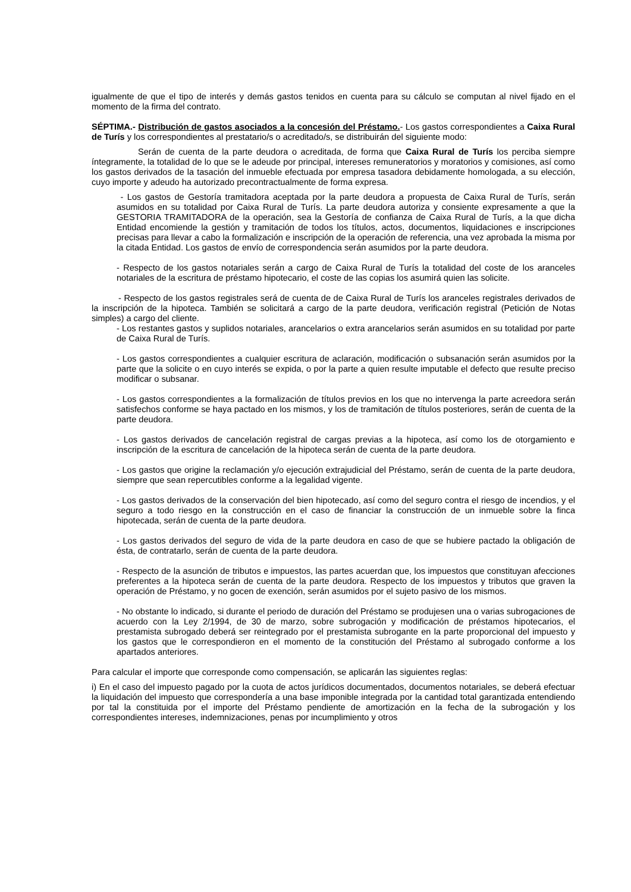igualmente de que el tipo de interés y demás gastos tenidos en cuenta para su cálculo se computan al nivel fijado en el momento de la firma del contrato.
SÉPTIMA.- Distribución de gastos asociados a la concesión del Préstamo.- Los gastos correspondientes a Caixa Rural de Turís y los correspondientes al prestatario/s o acreditado/s, se distribuirán del siguiente modo:
Serán de cuenta de la parte deudora o acreditada, de forma que Caixa Rural de Turís los perciba siempre íntegramente, la totalidad de lo que se le adeude por principal, intereses remuneratorios y moratorios y comisiones, así como los gastos derivados de la tasación del inmueble efectuada por empresa tasadora debidamente homologada, a su elección, cuyo importe y adeudo ha autorizado precontractualmente de forma expresa.
- Los gastos de Gestoría tramitadora aceptada por la parte deudora a propuesta de Caixa Rural de Turís, serán asumidos en su totalidad por Caixa Rural de Turís. La parte deudora autoriza y consiente expresamente a que la GESTORIA TRAMITADORA de la operación, sea la Gestoría de confianza de Caixa Rural de Turís, a la que dicha Entidad encomiende la gestión y tramitación de todos los títulos, actos, documentos, liquidaciones e inscripciones precisas para llevar a cabo la formalización e inscripción de la operación de referencia, una vez aprobada la misma por la citada Entidad. Los gastos de envío de correspondencia serán asumidos por la parte deudora.
- Respecto de los gastos notariales serán a cargo de Caixa Rural de Turís la totalidad del coste de los aranceles notariales de la escritura de préstamo hipotecario, el coste de las copias los asumirá quien las solicite.
- Respecto de los gastos registrales será de cuenta de de Caixa Rural de Turís los aranceles registrales derivados de la inscripción de la hipoteca. También se solicitará a cargo de la parte deudora, verificación registral (Petición de Notas simples) a cargo del cliente.
- Los restantes gastos y suplidos notariales, arancelarios o extra arancelarios serán asumidos en su totalidad por parte de Caixa Rural de Turís.
- Los gastos correspondientes a cualquier escritura de aclaración, modificación o subsanación serán asumidos por la parte que la solicite o en cuyo interés se expida, o por la parte a quien resulte imputable el defecto que resulte preciso modificar o subsanar.
- Los gastos correspondientes a la formalización de títulos previos en los que no intervenga la parte acreedora serán satisfechos conforme se haya pactado en los mismos, y los de tramitación de títulos posteriores, serán de cuenta de la parte deudora.
- Los gastos derivados de cancelación registral de cargas previas a la hipoteca, así como los de otorgamiento e inscripción de la escritura de cancelación de la hipoteca serán de cuenta de la parte deudora.
- Los gastos que origine la reclamación y/o ejecución extrajudicial del Préstamo, serán de cuenta de la parte deudora, siempre que sean repercutibles conforme a la legalidad vigente.
- Los gastos derivados de la conservación del bien hipotecado, así como del seguro contra el riesgo de incendios, y el seguro a todo riesgo en la construcción en el caso de financiar la construcción de un inmueble sobre la finca hipotecada, serán de cuenta de la parte deudora.
- Los gastos derivados del seguro de vida de la parte deudora en caso de que se hubiere pactado la obligación de ésta, de contratarlo, serán de cuenta de la parte deudora.
- Respecto de la asunción de tributos e impuestos, las partes acuerdan que, los impuestos que constituyan afecciones preferentes a la hipoteca serán de cuenta de la parte deudora. Respecto de los impuestos y tributos que graven la operación de Préstamo, y no gocen de exención, serán asumidos por el sujeto pasivo de los mismos.
- No obstante lo indicado, si durante el periodo de duración del Préstamo se produjesen una o varias subrogaciones de acuerdo con la Ley 2/1994, de 30 de marzo, sobre subrogación y modificación de préstamos hipotecarios, el prestamista subrogado deberá ser reintegrado por el prestamista subrogante en la parte proporcional del impuesto y los gastos que le correspondieron en el momento de la constitución del Préstamo al subrogado conforme a los apartados anteriores.
Para calcular el importe que corresponde como compensación, se aplicarán las siguientes reglas:
i) En el caso del impuesto pagado por la cuota de actos jurídicos documentados, documentos notariales, se deberá efectuar la liquidación del impuesto que correspondería a una base imponible integrada por la cantidad total garantizada entendiendo por tal la constituida por el importe del Préstamo pendiente de amortización en la fecha de la subrogación y los correspondientes intereses, indemnizaciones, penas por incumplimiento y otros